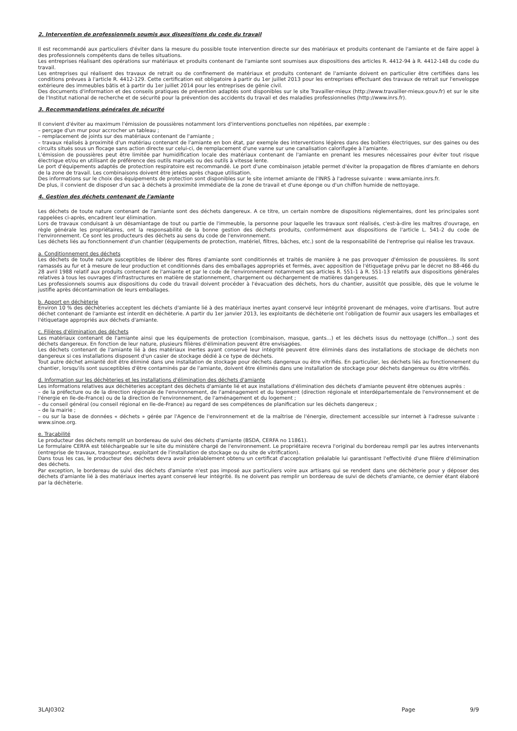2. Intervention de professionnels soumis aux dispositions du code du travail
Il est recommandé aux particuliers d'éviter dans la mesure du possible toute intervention directe sur des matériaux et produits contenant de l'amiante et de faire appel à des professionnels compétents dans de telles situations.
Les entreprises réalisant des opérations sur matériaux et produits contenant de l'amiante sont soumises aux dispositions des articles R. 4412-94 à R. 4412-148 du code du travail.
Les entreprises qui réalisent des travaux de retrait ou de confinement de matériaux et produits contenant de l'amiante doivent en particulier être certifiées dans les conditions prévues à l'article R. 4412-129. Cette certification est obligatoire à partir du 1er juillet 2013 pour les entreprises effectuant des travaux de retrait sur l'enveloppe extérieure des immeubles bâtis et à partir du 1er juillet 2014 pour les entreprises de génie civil.
Des documents d'information et des conseils pratiques de prévention adaptés sont disponibles sur le site Travailler-mieux (http://www.travailler-mieux.gouv.fr) et sur le site de l'Institut national de recherche et de sécurité pour la prévention des accidents du travail et des maladies professionnelles (http://www.inrs.fr).
3. Recommandations générales de sécurité
Il convient d'éviter au maximum l'émission de poussières notamment lors d'interventions ponctuelles non répétées, par exemple :
– perçage d'un mur pour accrocher un tableau ;
– remplacement de joints sur des matériaux contenant de l'amiante ;
– travaux réalisés à proximité d'un matériau contenant de l'amiante en bon état, par exemple des interventions légères dans des boîtiers électriques, sur des gaines ou des circuits situés sous un flocage sans action directe sur celui-ci, de remplacement d'une vanne sur une canalisation calorifugée à l'amiante.
L'émission de poussières peut être limitée par humidification locale des matériaux contenant de l'amiante en prenant les mesures nécessaires pour éviter tout risque électrique et/ou en utilisant de préférence des outils manuels ou des outils à vitesse lente.
Le port d'équipements adaptés de protection respiratoire est recommandé. Le port d'une combinaison jetable permet d'éviter la propagation de fibres d'amiante en dehors de la zone de travail. Les combinaisons doivent être jetées après chaque utilisation.
Des informations sur le choix des équipements de protection sont disponibles sur le site internet amiante de l'INRS à l'adresse suivante : www.amiante.inrs.fr.
De plus, il convient de disposer d'un sac à déchets à proximité immédiate de la zone de travail et d'une éponge ou d'un chiffon humide de nettoyage.
4. Gestion des déchets contenant de l'amiante
Les déchets de toute nature contenant de l'amiante sont des déchets dangereux. A ce titre, un certain nombre de dispositions réglementaires, dont les principales sont rappelées ci-après, encadrent leur élimination.
Lors de travaux conduisant à un désamiantage de tout ou partie de l'immeuble, la personne pour laquelle les travaux sont réalisés, c'est-à-dire les maîtres d'ouvrage, en règle générale les propriétaires, ont la responsabilité de la bonne gestion des déchets produits, conformément aux dispositions de l'article L. 541-2 du code de l'environnement. Ce sont les producteurs des déchets au sens du code de l'environnement.
Les déchets liés au fonctionnement d'un chantier (équipements de protection, matériel, filtres, bâches, etc.) sont de la responsabilité de l'entreprise qui réalise les travaux.
a. Conditionnement des déchets
Les déchets de toute nature susceptibles de libérer des fibres d'amiante sont conditionnés et traités de manière à ne pas provoquer d'émission de poussières. Ils sont ramassés au fur et à mesure de leur production et conditionnés dans des emballages appropriés et fermés, avec apposition de l'étiquetage prévu par le décret no 88-466 du 28 avril 1988 relatif aux produits contenant de l'amiante et par le code de l'environnement notamment ses articles R. 551-1 à R. 551-13 relatifs aux dispositions générales relatives à tous les ouvrages d'infrastructures en matière de stationnement, chargement ou déchargement de matières dangereuses.
Les professionnels soumis aux dispositions du code du travail doivent procéder à l'évacuation des déchets, hors du chantier, aussitôt que possible, dès que le volume le justifie après décontamination de leurs emballages.
b. Apport en déchèterie
Environ 10 % des déchèteries acceptent les déchets d'amiante lié à des matériaux inertes ayant conservé leur intégrité provenant de ménages, voire d'artisans. Tout autre déchet contenant de l'amiante est interdit en déchèterie. A partir du 1er janvier 2013, les exploitants de déchèterie ont l'obligation de fournir aux usagers les emballages et l'étiquetage appropriés aux déchets d'amiante.
c. Filières d'élimination des déchets
Les matériaux contenant de l'amiante ainsi que les équipements de protection (combinaison, masque, gants...) et les déchets issus du nettoyage (chiffon...) sont des déchets dangereux. En fonction de leur nature, plusieurs filières d'élimination peuvent être envisagées.
Les déchets contenant de l'amiante lié à des matériaux inertes ayant conservé leur intégrité peuvent être éliminés dans des installations de stockage de déchets non dangereux si ces installations disposent d'un casier de stockage dédié à ce type de déchets.
Tout autre déchet amianté doit être éliminé dans une installation de stockage pour déchets dangereux ou être vitrifiés. En particulier, les déchets liés au fonctionnement du chantier, lorsqu'ils sont susceptibles d'être contaminés par de l'amiante, doivent être éliminés dans une installation de stockage pour déchets dangereux ou être vitrifiés.
d. Information sur les déchèteries et les installations d'élimination des déchets d'amiante
Les informations relatives aux déchèteries acceptant des déchets d'amiante lié et aux installations d'élimination des déchets d'amiante peuvent être obtenues auprès :
– de la préfecture ou de la direction régionale de l'environnement, de l'aménagement et du logement (direction régionale et interdépartementale de l'environnement et de l'énergie en Ile-de-France) ou de la direction de l'environnement, de l'aménagement et du logement ;
– du conseil général (ou conseil régional en Ile-de-France) au regard de ses compétences de planification sur les déchets dangereux ;
– de la mairie ;
– ou sur la base de données « déchets » gérée par l'Agence de l'environnement et de la maîtrise de l'énergie, directement accessible sur internet à l'adresse suivante : www.sinoe.org.
e. Traçabilité
Le producteur des déchets remplit un bordereau de suivi des déchets d'amiante (BSDA, CERFA no 11861).
Le formulaire CERFA est téléchargeable sur le site du ministère chargé de l'environnement. Le propriétaire recevra l'original du bordereau rempli par les autres intervenants (entreprise de travaux, transporteur, exploitant de l'installation de stockage ou du site de vitrification).
Dans tous les cas, le producteur des déchets devra avoir préalablement obtenu un certificat d'acceptation préalable lui garantissant l'effectivité d'une filière d'élimination des déchets.
Par exception, le bordereau de suivi des déchets d'amiante n'est pas imposé aux particuliers voire aux artisans qui se rendent dans une déchèterie pour y déposer des déchets d'amiante lié à des matériaux inertes ayant conservé leur intégrité. Ils ne doivent pas remplir un bordereau de suivi de déchets d'amiante, ce dernier étant élaboré par la déchèterie.
3LAJ0302 Page 9/9